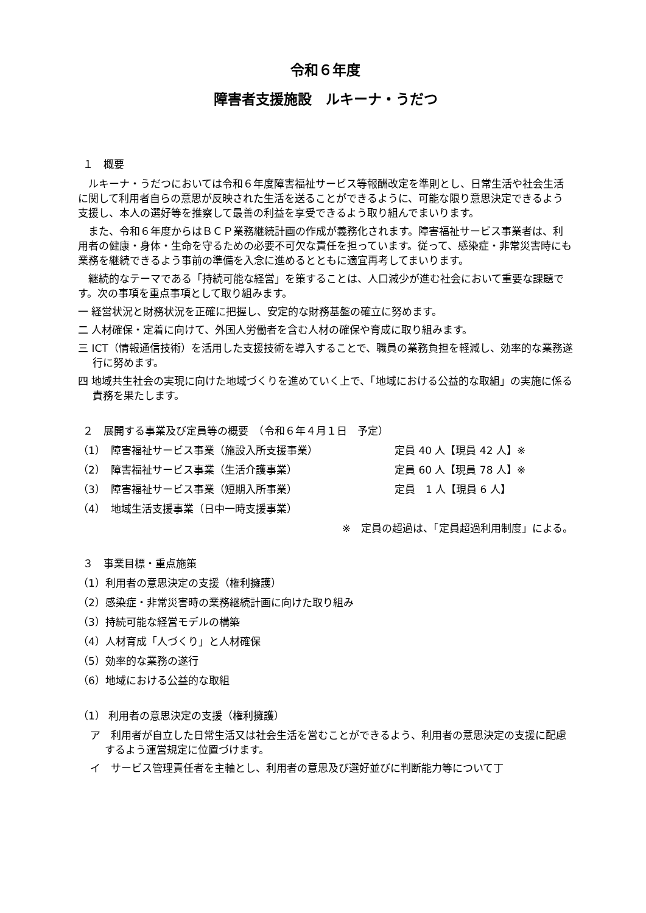令和６年度
障害者支援施設　ルキーナ・うだつ
１　概要
ルキーナ・うだつにおいては令和６年度障害福祉サービス等報酬改定を準則とし、日常生活や社会生活に関して利用者自らの意思が反映された生活を送ることができるように、可能な限り意思決定できるよう支援し、本人の選好等を推察して最善の利益を享受できるよう取り組んでまいります。
また、令和６年度からはＢＣＰ業務継続計画の作成が義務化されます。障害福祉サービス事業者は、利用者の健康・身体・生命を守るための必要不可欠な責任を担っています。従って、感染症・非常災害時にも業務を継続できるよう事前の準備を入念に進めるとともに適宜再考してまいります。
継続的なテーマである「持続可能な経営」を策することは、人口減少が進む社会において重要な課題です。次の事項を重点事項として取り組みます。
一 経営状況と財務状況を正確に把握し、安定的な財務基盤の確立に努めます。
二 人材確保・定着に向けて、外国人労働者を含む人材の確保や育成に取り組みます。
三 ICT（情報通信技術）を活用した支援技術を導入することで、職員の業務負担を軽減し、効率的な業務遂行に努めます。
四 地域共生社会の実現に向けた地域づくりを進めていく上で、「地域における公益的な取組」の実施に係る責務を果たします。
２　展開する事業及び定員等の概要　（令和６年４月１日　予定）
（1）　障害福祉サービス事業（施設入所支援事業） 定員 40 人【現員 42 人】※
（2）　障害福祉サービス事業（生活介護事業） 定員 60 人【現員 78 人】※
（3）　障害福祉サービス事業（短期入所事業） 定員　1 人【現員 6 人】
（4）　地域生活支援事業（日中一時支援事業）
※　定員の超過は、「定員超過利用制度」による。
３　事業目標・重点施策
（1）利用者の意思決定の支援（権利擁護）
（2）感染症・非常災害時の業務継続計画に向けた取り組み
（3）持続可能な経営モデルの構築
（4）人材育成「人づくり」と人材確保
（5）効率的な業務の遂行
（6）地域における公益的な取組
（1） 利用者の意思決定の支援（権利擁護）
ア　利用者が自立した日常生活又は社会生活を営むことができるよう、利用者の意思決定の支援に配慮するよう運営規定に位置づけます。
イ　サービス管理責任者を主軸とし、利用者の意思及び選好並びに判断能力等について丁